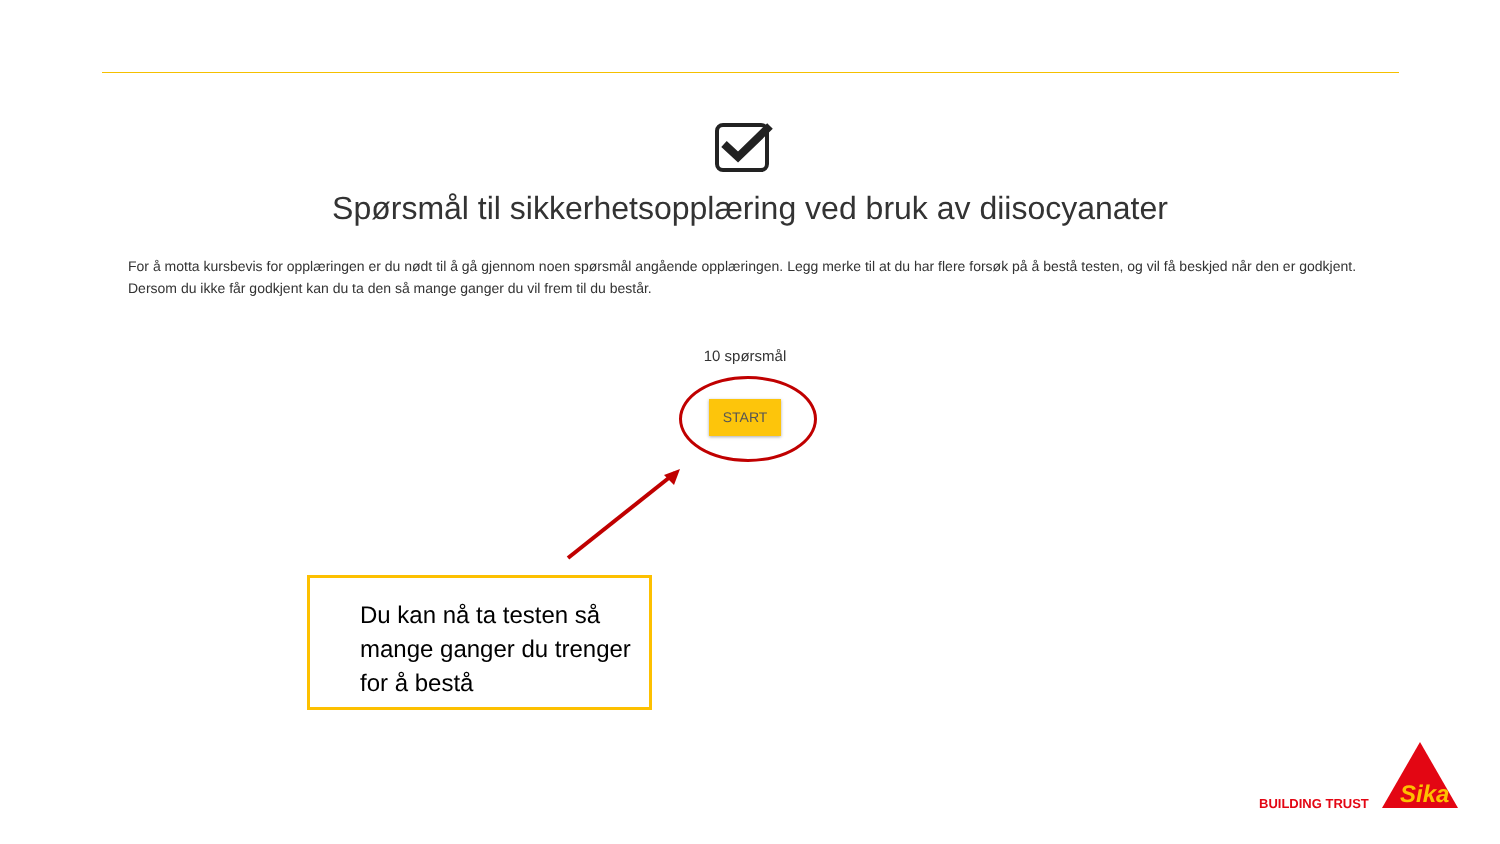Spørsmål til sikkerhetsopplæring ved bruk av diisocyanater
For å motta kursbevis for opplæringen er du nødt til å gå gjennom noen spørsmål angående opplæringen. Legg merke til at du har flere forsøk på å bestå testen, og vil få beskjed når den er godkjent. Dersom du ikke får godkjent kan du ta den så mange ganger du vil frem til du består.
10 spørsmål
START
Du kan nå ta testen så mange ganger du trenger for å bestå
BUILDING TRUST
Sika